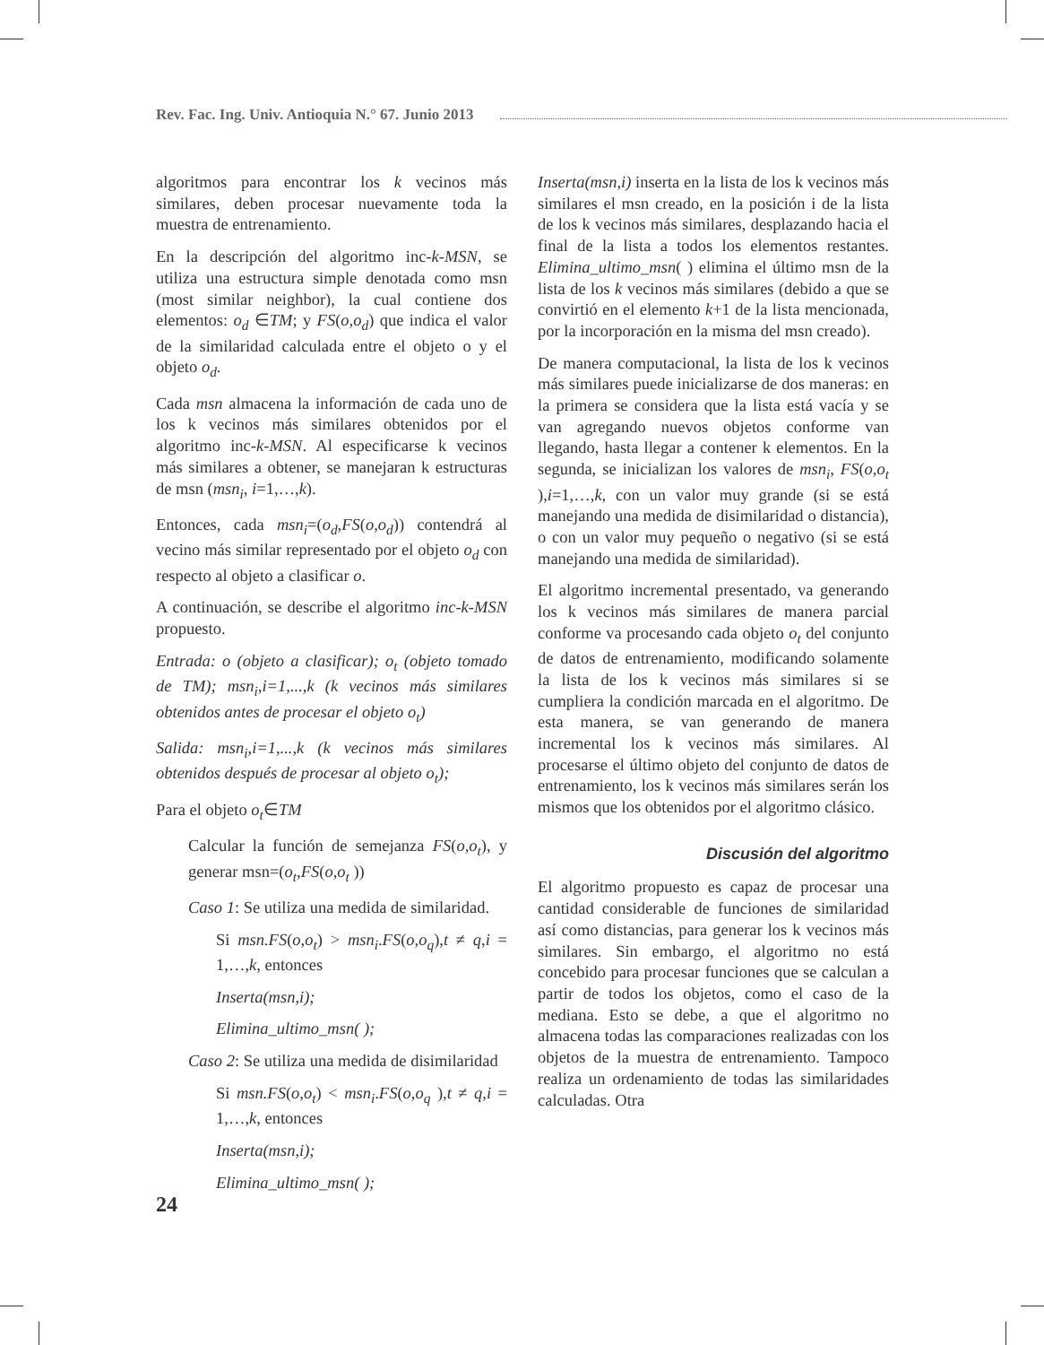Rev. Fac. Ing. Univ. Antioquia N.° 67. Junio 2013
algoritmos para encontrar los k vecinos más similares, deben procesar nuevamente toda la muestra de entrenamiento.
En la descripción del algoritmo inc-k-MSN, se utiliza una estructura simple denotada como msn (most similar neighbor), la cual contiene dos elementos: o<sub>d</sub> ∈TM; y FS(o,o<sub>d</sub>) que indica el valor de la similaridad calculada entre el objeto o y el objeto o<sub>d</sub>.
Cada msn almacena la información de cada uno de los k vecinos más similares obtenidos por el algoritmo inc-k-MSN. Al especificarse k vecinos más similares a obtener, se manejaran k estructuras de msn (msn<sub>i</sub>, i=1,…,k).
Entonces, cada msn<sub>i</sub>=(o<sub>d</sub>,FS(o,o<sub>d</sub>)) contendrá al vecino más similar representado por el objeto o<sub>d</sub> con respecto al objeto a clasificar o.
A continuación, se describe el algoritmo inc-k-MSN propuesto.
Entrada: o (objeto a clasificar); o<sub>t</sub> (objeto tomado de TM); msn<sub>i</sub>,i=1,...,k (k vecinos más similares obtenidos antes de procesar el objeto o<sub>t</sub>)
Salida: msn<sub>i</sub>,i=1,...,k (k vecinos más similares obtenidos después de procesar al objeto o<sub>t</sub>);
Para el objeto o<sub>t</sub>∈TM
Calcular la función de semejanza FS(o,o<sub>t</sub>), y generar msn=(o<sub>t</sub>,FS(o,o<sub>t</sub> ))
Caso 1: Se utiliza una medida de similaridad.
Si msn.FS(o,o<sub>t</sub>) > msn<sub>i</sub>.FS(o,o<sub>q</sub>),t ≠ q,i = 1,…,k, entonces
Inserta(msn,i);
Elimina_ultimo_msn( );
Caso 2: Se utiliza una medida de disimilaridad
Si msn.FS(o,o<sub>t</sub>) < msn<sub>i</sub>.FS(o,o<sub>q</sub> ),t ≠ q,i = 1,…,k, entonces
Inserta(msn,i);
Elimina_ultimo_msn( );
Inserta(msn,i) inserta en la lista de los k vecinos más similares el msn creado, en la posición i de la lista de los k vecinos más similares, desplazando hacia el final de la lista a todos los elementos restantes. Elimina_ultimo_msn( ) elimina el último msn de la lista de los k vecinos más similares (debido a que se convirtió en el elemento k+1 de la lista mencionada, por la incorporación en la misma del msn creado).
De manera computacional, la lista de los k vecinos más similares puede inicializarse de dos maneras: en la primera se considera que la lista está vacía y se van agregando nuevos objetos conforme van llegando, hasta llegar a contener k elementos. En la segunda, se inicializan los valores de msn<sub>i</sub>, FS(o,o<sub>t</sub> ),i=1,…,k, con un valor muy grande (si se está manejando una medida de disimilaridad o distancia), o con un valor muy pequeño o negativo (si se está manejando una medida de similaridad).
El algoritmo incremental presentado, va generando los k vecinos más similares de manera parcial conforme va procesando cada objeto o<sub>t</sub> del conjunto de datos de entrenamiento, modificando solamente la lista de los k vecinos más similares si se cumpliera la condición marcada en el algoritmo. De esta manera, se van generando de manera incremental los k vecinos más similares. Al procesarse el último objeto del conjunto de datos de entrenamiento, los k vecinos más similares serán los mismos que los obtenidos por el algoritmo clásico.
Discusión del algoritmo
El algoritmo propuesto es capaz de procesar una cantidad considerable de funciones de similaridad así como distancias, para generar los k vecinos más similares. Sin embargo, el algoritmo no está concebido para procesar funciones que se calculan a partir de todos los objetos, como el caso de la mediana. Esto se debe, a que el algoritmo no almacena todas las comparaciones realizadas con los objetos de la muestra de entrenamiento. Tampoco realiza un ordenamiento de todas las similaridades calculadas. Otra
24